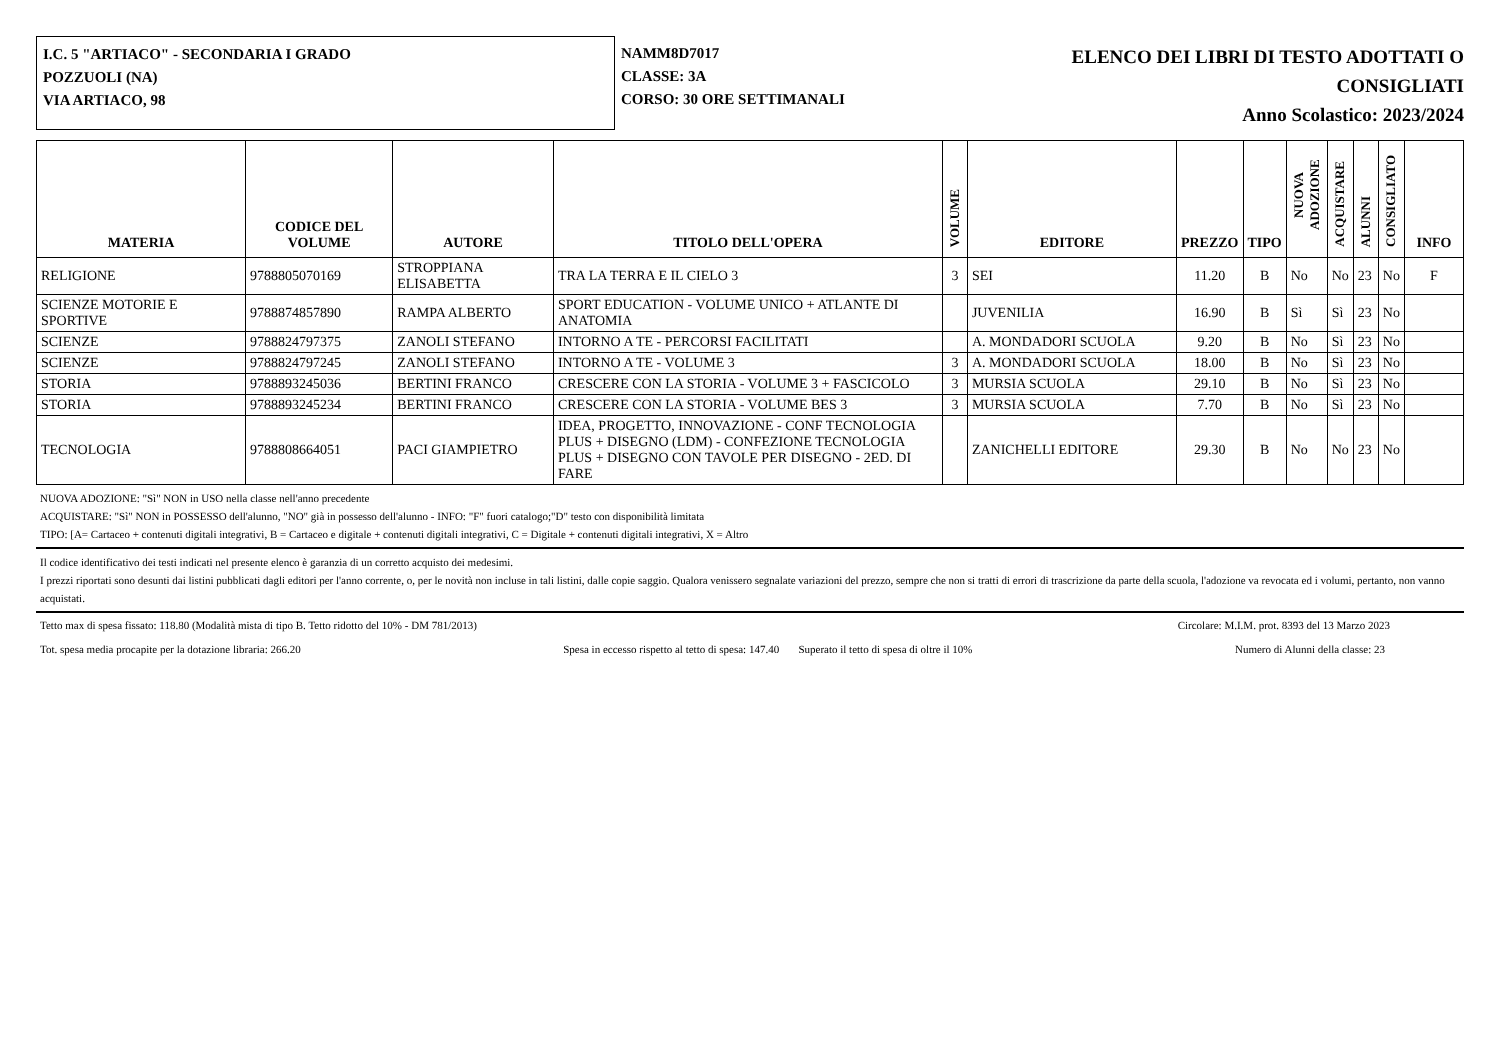I.C. 5 "ARTIACO" - SECONDARIA I GRADO
POZZUOLI (NA)
VIA ARTIACO, 98
NAMM8D7017
CLASSE: 3A
CORSO: 30 ORE SETTIMANALI
ELENCO DEI LIBRI DI TESTO ADOTTATI O
CONSIGLIATI
Anno Scolastico: 2023/2024
| MATERIA | CODICE DEL VOLUME | AUTORE | TITOLO DELL'OPERA | VOLUME | EDITORE | PREZZO | TIPO | NUOVA ADOZIONE | ACQUISTARE | ALUNNI | CONSIGLIATO | INFO |
| --- | --- | --- | --- | --- | --- | --- | --- | --- | --- | --- | --- | --- |
| RELIGIONE | 9788805070169 | STROPPIANA ELISABETTA | TRA LA TERRA E IL CIELO 3 | 3 | SEI | 11.20 | B | No | No | 23 | No | F |
| SCIENZE MOTORIE E SPORTIVE | 9788874857890 | RAMPA ALBERTO | SPORT EDUCATION - VOLUME UNICO + ATLANTE DI ANATOMIA | | JUVENILIA | 16.90 | B | Sì | Sì | 23 | No | |
| SCIENZE | 9788824797375 | ZANOLI STEFANO | INTORNO A TE - PERCORSI FACILITATI | | A. MONDADORI SCUOLA | 9.20 | B | No | Sì | 23 | No | |
| SCIENZE | 9788824797245 | ZANOLI STEFANO | INTORNO A TE - VOLUME 3 | 3 | A. MONDADORI SCUOLA | 18.00 | B | No | Sì | 23 | No | |
| STORIA | 9788893245036 | BERTINI FRANCO | CRESCERE CON LA STORIA - VOLUME 3 + FASCICOLO | 3 | MURSIA SCUOLA | 29.10 | B | No | Sì | 23 | No | |
| STORIA | 9788893245234 | BERTINI FRANCO | CRESCERE CON LA STORIA - VOLUME BES 3 | 3 | MURSIA SCUOLA | 7.70 | B | No | Sì | 23 | No | |
| TECNOLOGIA | 9788808664051 | PACI GIAMPIETRO | IDEA, PROGETTO, INNOVAZIONE - CONF TECNOLOGIA PLUS + DISEGNO (LDM) - CONFEZIONE TECNOLOGIA PLUS + DISEGNO CON TAVOLE PER DISEGNO - 2ED. DI FARE | | ZANICHELLI EDITORE | 29.30 | B | No | No | 23 | No | |
NUOVA ADOZIONE: "Sì" NON in USO nella classe nell'anno precedente
ACQUISTARE: "Sì" NON in POSSESSO dell'alunno, "NO" già in possesso dell'alunno - INFO: "F" fuori catalogo;"D" testo con disponibilità limitata
TIPO: [A= Cartaceo + contenuti digitali integrativi, B = Cartaceo e digitale + contenuti digitali integrativi, C = Digitale + contenuti digitali integrativi, X = Altro
Il codice identificativo dei testi indicati nel presente elenco è garanzia di un corretto acquisto dei medesimi.
I prezzi riportati sono desunti dai listini pubblicati dagli editori per l'anno corrente, o, per le novità non incluse in tali listini, dalle copie saggio. Qualora venissero segnalate variazioni del prezzo, sempre che non si tratti di errori di trascrizione da parte della scuola, l'adozione va revocata ed i volumi, pertanto, non vanno acquistati.
Tetto max di spesa fissato: 118.80 (Modalità mista di tipo B. Tetto ridotto del 10% - DM 781/2013) Circolare: M.I.M. prot. 8393 del 13 Marzo 2023
Tot. spesa media procapite per la dotazione libraria: 266.20 Spesa in eccesso rispetto al tetto di spesa: 147.40 Superato il tetto di spesa di oltre il 10% Numero di Alunni della classe: 23